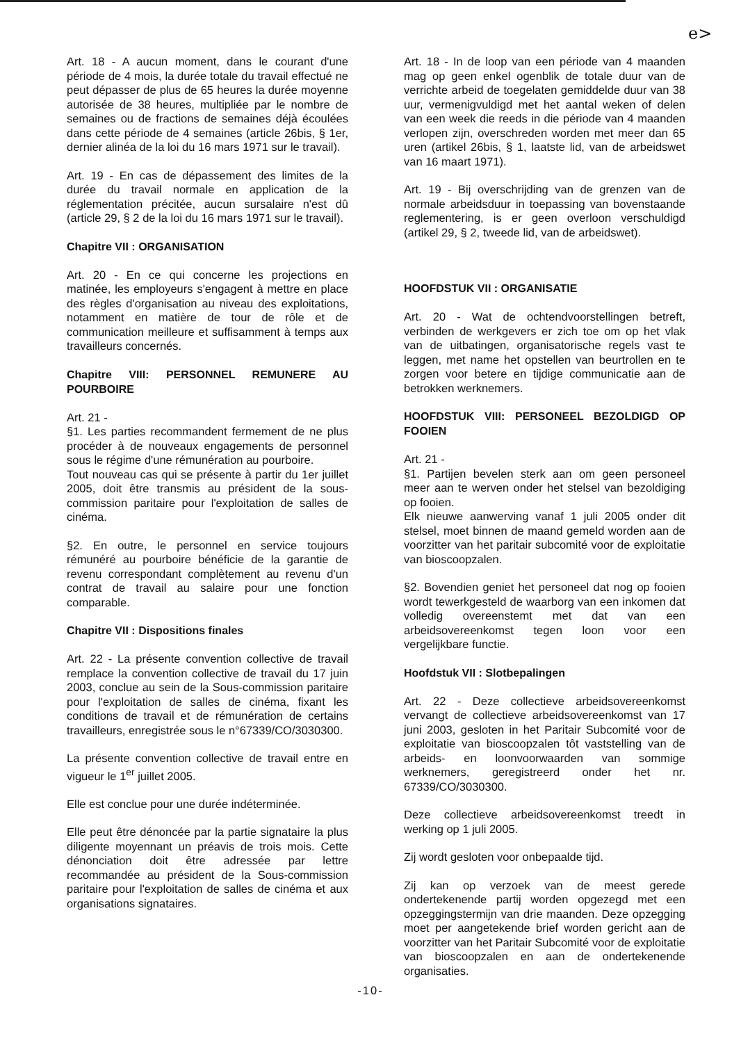e>
Art. 18 - A aucun moment, dans le courant d'une période de 4 mois, la durée totale du travail effectué ne peut dépasser de plus de 65 heures la durée moyenne autorisée de 38 heures, multipliée par le nombre de semaines ou de fractions de semaines déjà écoulées dans cette période de 4 semaines (article 26bis, § 1er, dernier alinéa de la loi du 16 mars 1971 sur le travail).
Art. 19 - En cas de dépassement des limites de la durée du travail normale en application de la réglementation précitée, aucun sursalaire n'est dû (article 29, § 2 de la loi du 16 mars 1971 sur le travail).
Chapitre VII : ORGANISATION
Art. 20 - En ce qui concerne les projections en matinée, les employeurs s'engagent à mettre en place des règles d'organisation au niveau des exploitations, notamment en matière de tour de rôle et de communication meilleure et suffisamment à temps aux travailleurs concernés.
Chapitre VIII: PERSONNEL REMUNERE AU POURBOIRE
Art. 21 -
§1. Les parties recommandent fermement de ne plus procéder à de nouveaux engagements de personnel sous le régime d'une rémunération au pourboire.
Tout nouveau cas qui se présente à partir du 1er juillet 2005, doit être transmis au président de la sous-commission paritaire pour l'exploitation de salles de cinéma.
§2. En outre, le personnel en service toujours rémunéré au pourboire bénéficie de la garantie de revenu correspondant complètement au revenu d'un contrat de travail au salaire pour une fonction comparable.
Chapitre VII : Dispositions finales
Art. 22 - La présente convention collective de travail remplace la convention collective de travail du 17 juin 2003, conclue au sein de la Sous-commission paritaire pour l'exploitation de salles de cinéma, fixant les conditions de travail et de rémunération de certains travailleurs, enregistrée sous le n°67339/CO/3030300.
La présente convention collective de travail entre en vigueur le 1<sup>er</sup> juillet 2005.
Elle est conclue pour une durée indéterminée.
Elle peut être dénoncée par la partie signataire la plus diligente moyennant un préavis de trois mois. Cette dénonciation doit être adressée par lettre recommandée au président de la Sous-commission paritaire pour l'exploitation de salles de cinéma et aux organisations signataires.
Art. 18 - In de loop van een période van 4 maanden mag op geen enkel ogenblik de totale duur van de verrichte arbeid de toegelaten gemiddelde duur van 38 uur, vermenigvuldigd met het aantal weken of delen van een week die reeds in die période van 4 maanden verlopen zijn, overschreden worden met meer dan 65 uren (artikel 26bis, § 1, laatste lid, van de arbeidswet van 16 maart 1971).
Art. 19 - Bij overschrijding van de grenzen van de normale arbeidsduur in toepassing van bovenstaande reglementering, is er geen overloon verschuldigd (artikel 29, § 2, tweede lid, van de arbeidswet).
HOOFDSTUK VII : ORGANISATIE
Art. 20 - Wat de ochtendvoorstellingen betreft, verbinden de werkgevers er zich toe om op het vlak van de uitbatingen, organisatorische regels vast te leggen, met name het opstellen van beurtrollen en te zorgen voor betere en tijdige communicatie aan de betrokken werknemers.
HOOFDSTUK VIII: PERSONEEL BEZOLDIGD OP FOOIEN
Art. 21 -
§1. Partijen bevelen sterk aan om geen personeel meer aan te werven onder het stelsel van bezoldiging op fooien.
Elk nieuwe aanwerving vanaf 1 juli 2005 onder dit stelsel, moet binnen de maand gemeld worden aan de voorzitter van het paritair subcomité voor de exploitatie van bioscoopzalen.
§2. Bovendien geniet het personeel dat nog op fooien wordt tewerkgesteld de waarborg van een inkomen dat volledig overeenstemt met dat van een arbeidsovereenkomst tegen loon voor een vergelijkbare functie.
Hoofdstuk VII : Slotbepalingen
Art. 22 - Deze collectieve arbeidsovereenkomst vervangt de collectieve arbeidsovereenkomst van 17 juni 2003, gesloten in het Paritair Subcomité voor de exploitatie van bioscoopzalen tôt vaststelling van de arbeids- en loonvoorwaarden van sommige werknemers, geregistreerd onder het nr. 67339/CO/3030300.
Deze collectieve arbeidsovereenkomst treedt in werking op 1 juli 2005.
Zij wordt gesloten voor onbepaalde tijd.
Zij kan op verzoek van de meest gerede ondertekenende partij worden opgezegd met een opzeggingstermijn van drie maanden. Deze opzegging moet per aangetekende brief worden gericht aan de voorzitter van het Paritair Subcomité voor de exploitatie van bioscoopzalen en aan de ondertekenende organisaties.
-10-